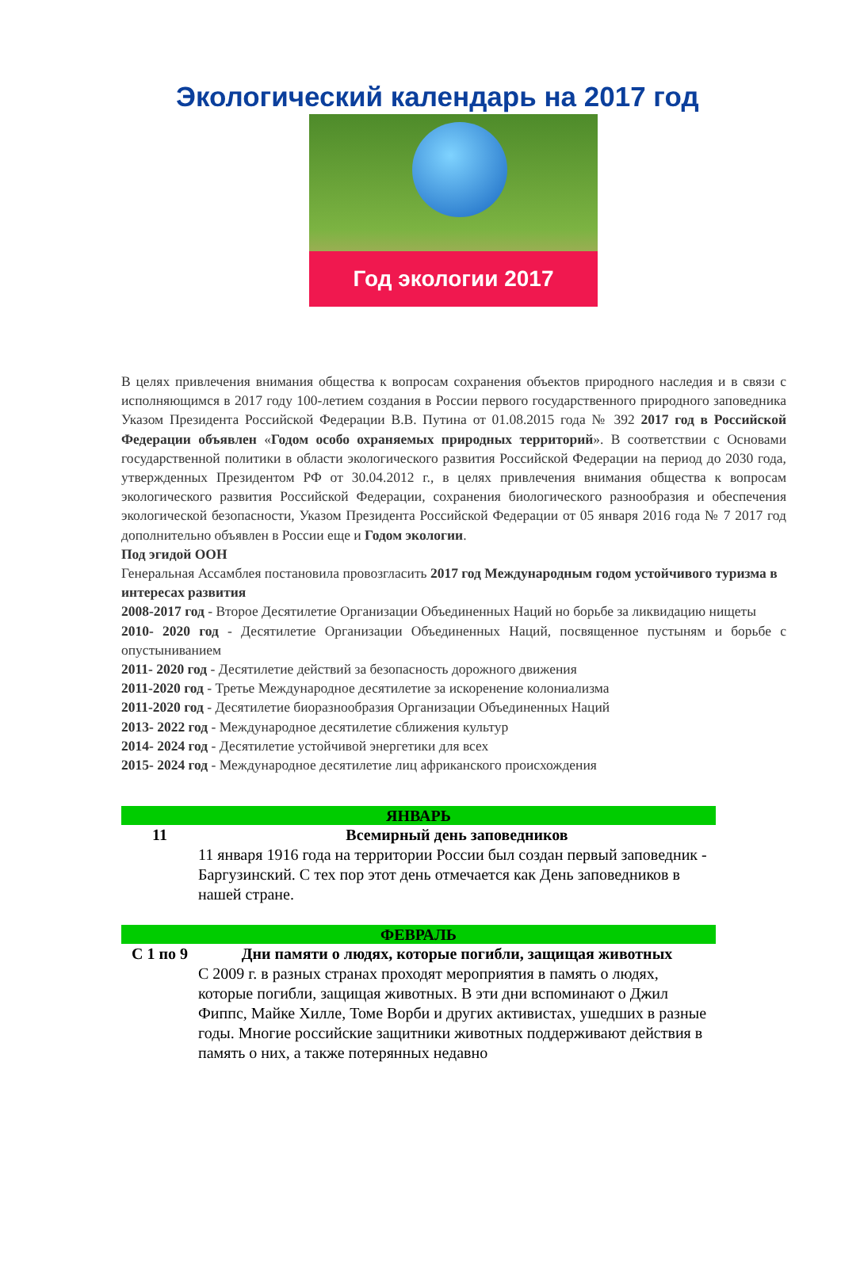Экологический календарь на 2017 год
Год экологии 2017
В целях привлечения внимания общества к вопросам сохранения объектов природного наследия и в связи с исполняющимся в 2017 году 100-летием создания в России первого государственного природного заповедника Указом Президента Российской Федерации В.В. Путина от 01.08.2015 года № 392 2017 год в Российской Федерации объявлен «Годом особо охраняемых природных территорий». В соответствии с Основами государственной политики в области экологического развития Российской Федерации на период до 2030 года, утвержденных Президентом РФ от 30.04.2012 г., в целях привлечения внимания общества к вопросам экологического развития Российской Федерации, сохранения биологического разнообразия и обеспечения экологической безопасности, Указом Президента Российской Федерации от 05 января 2016 года № 7 2017 год дополнительно объявлен в России еще и Годом экологии.
Под эгидой ООН
Генеральная Ассамблея постановила провозгласить 2017 год Международным годом устойчивого туризма в интересах развития
2008-2017 год - Второе Десятилетие Организации Объединенных Наций но борьбе за ликвидацию нищеты
2010- 2020 год - Десятилетие Организации Объединенных Наций, посвященное пустыням и борьбе с опустыниванием
2011- 2020 год - Десятилетие действий за безопасность дорожного движения
2011-2020 год - Третье Международное десятилетие за искоренение колониализма
2011-2020 год - Десятилетие биоразнообразия Организации Объединенных Наций
2013- 2022 год - Международное десятилетие сближения культур
2014- 2024 год - Десятилетие устойчивой энергетики для всех
2015- 2024 год - Международное десятилетие лиц африканского происхождения
| ЯНВАРЬ | |
| --- | --- |
| 11 | Всемирный день заповедников 11 января 1916 года на территории России был создан первый заповедник - Баргузинский. С тех пор этот день отмечается как День заповедников в нашей стране. |
| ФЕВРАЛЬ | |
| С 1 по 9 | Дни памяти о людях, которые погибли, защищая животных С 2009 г. в разных странах проходят мероприятия в память о людях, которые погибли, защищая животных. В эти дни вспоминают о Джил Фиппс, Майке Хилле, Томе Ворби и других активистах, ушедших в разные годы. Многие российские защитники животных поддерживают действия в память о них, а также потерянных недавно |